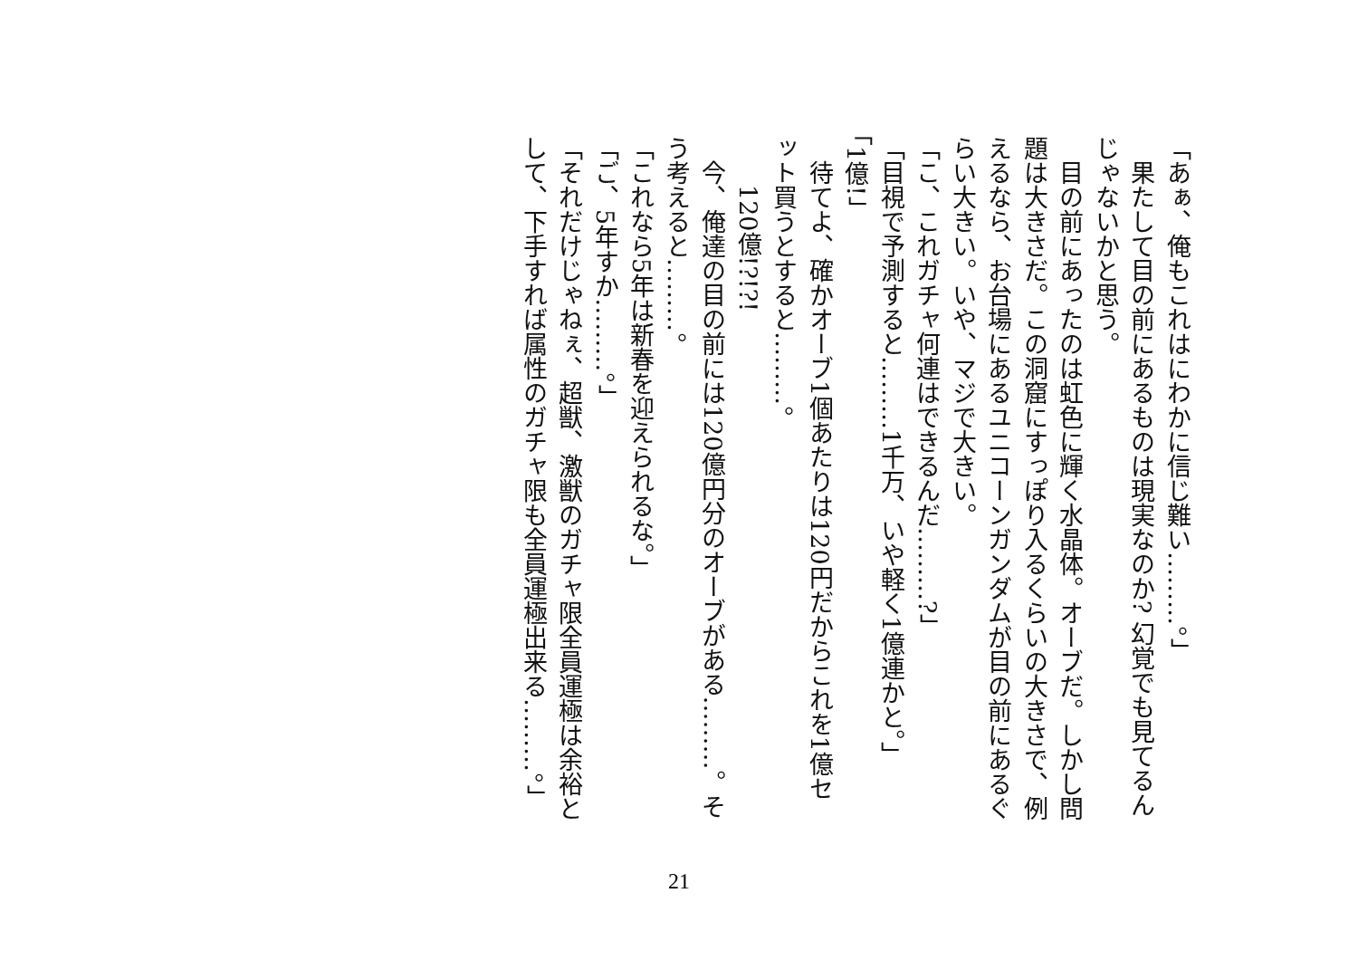「あぁ、俺もこれはにわかに信じ難い………。」
　果たして目の前にあるものは現実なのか? 幻覚でも見てるんじゃないかと思う。
　目の前にあったのは虹色に輝く水晶体。オーブだ。しかし問題は大きさだ。この洞窟にすっぽり入るくらいの大きさで、例えるなら、お台場にあるユニコーンガンダムが目の前にあるぐらい大きい。いや、マジで大きい。
「こ、これガチャ何連はできるんだ………?」
「目視で予測すると………1千万、いや軽く1億連かと。」
「1億!」
　待てよ、確かオーブ1個あたりは120円だからこれを1億セット買うとすると………。
　　120億!?!?!
　今、俺達の目の前には120億円分のオーブがある………。そう考えると………。
「これなら5年は新春を迎えられるな。」
「ご、5年すか………。」
「それだけじゃねぇ、超獣、激獣のガチャ限全員運極は余裕として、下手すれば属性のガチャ限も全員運極出来る………。」
21